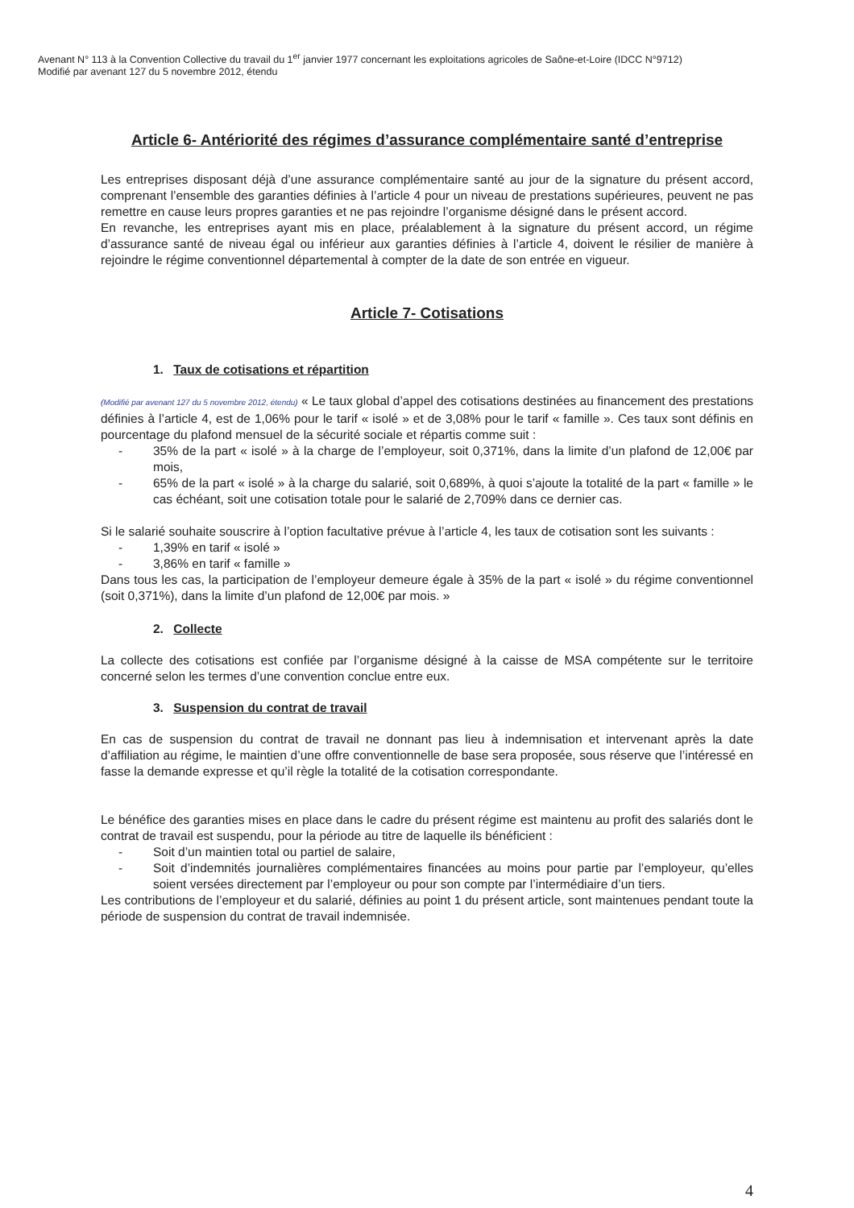Avenant N° 113 à la Convention Collective du travail du 1<sup>er</sup> janvier 1977 concernant les exploitations agricoles de Saône-et-Loire (IDCC N°9712)
Modifié par avenant 127 du 5 novembre 2012, étendu
Article 6- Antériorité des régimes d’assurance complémentaire santé d’entreprise
Les entreprises disposant déjà d’une assurance complémentaire santé au jour de la signature du présent accord, comprenant l’ensemble des garanties définies à l’article 4 pour un niveau de prestations supérieures, peuvent ne pas remettre en cause leurs propres garanties et ne pas rejoindre l’organisme désigné dans le présent accord.
En revanche, les entreprises ayant mis en place, préalablement à la signature du présent accord, un régime d’assurance santé de niveau égal ou inférieur aux garanties définies à l’article 4, doivent le résilier de manière à rejoindre le régime conventionnel départemental à compter de la date de son entrée en vigueur.
Article 7- Cotisations
1. Taux de cotisations et répartition
(Modifié par avenant 127 du 5 novembre 2012, étendu) « Le taux global d’appel des cotisations destinées au financement des prestations définies à l’article 4, est de 1,06% pour le tarif « isolé » et de 3,08% pour le tarif « famille ». Ces taux sont définis en pourcentage du plafond mensuel de la sécurité sociale et répartis comme suit :
- 35% de la part « isolé » à la charge de l’employeur, soit 0,371%, dans la limite d’un plafond de 12,00€ par mois,
- 65% de la part « isolé » à la charge du salarié, soit 0,689%, à quoi s’ajoute la totalité de la part « famille » le cas échéant, soit une cotisation totale pour le salarié de 2,709% dans ce dernier cas.
Si le salarié souhaite souscrire à l’option facultative prévue à l’article 4, les taux de cotisation sont les suivants :
- 1,39% en tarif « isolé »
- 3,86% en tarif « famille »
Dans tous les cas, la participation de l’employeur demeure égale à 35% de la part « isolé » du régime conventionnel (soit 0,371%), dans la limite d’un plafond de 12,00€ par mois. »
2. Collecte
La collecte des cotisations est confiée par l’organisme désigné à la caisse de MSA compétente sur le territoire concerné selon les termes d’une convention conclue entre eux.
3. Suspension du contrat de travail
En cas de suspension du contrat de travail ne donnant pas lieu à indemnisation et intervenant après la date d’affiliation au régime, le maintien d’une offre conventionnelle de base sera proposée, sous réserve que l’intéressé en fasse la demande expresse et qu’il règle la totalité de la cotisation correspondante.
Le bénéfice des garanties mises en place dans le cadre du présent régime est maintenu au profit des salariés dont le contrat de travail est suspendu, pour la période au titre de laquelle ils bénéficient :
- Soit d’un maintien total ou partiel de salaire,
- Soit d’indemnités journalières complémentaires financées au moins pour partie par l’employeur, qu’elles soient versées directement par l’employeur ou pour son compte par l’intermédiaire d’un tiers.
Les contributions de l’employeur et du salarié, définies au point 1 du présent article, sont maintenues pendant toute la période de suspension du contrat de travail indemnisée.
4